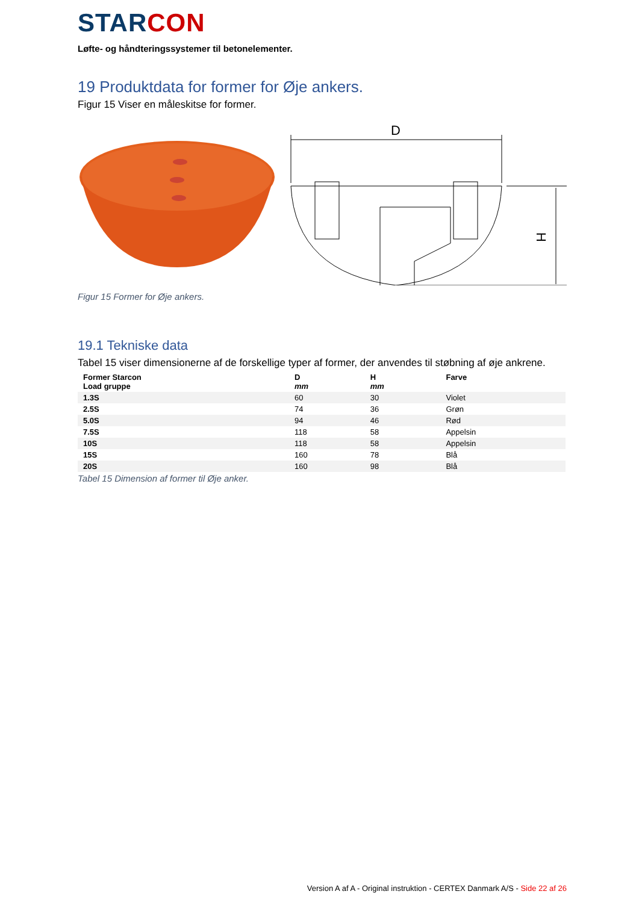STARCON
Løfte- og håndteringssystemer til betonelementer.
19 Produktdata for former for Øje ankers.
Figur 15 Viser en måleskitse for former.
D
H
Figur 15 Former for Øje ankers.
19.1 Tekniske data
Tabel 15 viser dimensionerne af de forskellige typer af former, der anvendes til støbning af øje ankrene.
| Former Starcon Load gruppe | D mm | H mm | Farve |
| --- | --- | --- | --- |
| 1.3S | 60 | 30 | Violet |
| 2.5S | 74 | 36 | Grøn |
| 5.0S | 94 | 46 | Rød |
| 7.5S | 118 | 58 | Appelsin |
| 10S | 118 | 58 | Appelsin |
| 15S | 160 | 78 | Blå |
| 20S | 160 | 98 | Blå |
Tabel 15 Dimension af former til Øje anker.
Version A af A - Original instruktion - CERTEX Danmark A/S - Side 22 af 26